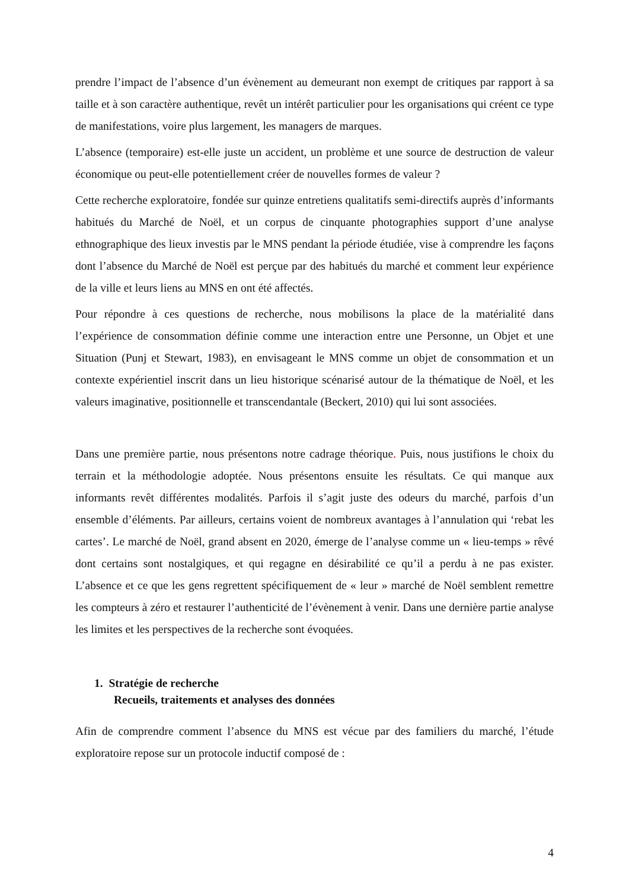prendre l’impact de l’absence d’un évènement au demeurant non exempt de critiques par rapport à sa taille et à son caractère authentique, revêt un intérêt particulier pour les organisations qui créent ce type de manifestations, voire plus largement, les managers de marques.
L’absence (temporaire) est-elle juste un accident, un problème et une source de destruction de valeur économique ou peut-elle potentiellement créer de nouvelles formes de valeur ?
Cette recherche exploratoire, fondée sur quinze entretiens qualitatifs semi-directifs auprès d’informants habitués du Marché de Noël, et un corpus de cinquante photographies support d’une analyse ethnographique des lieux investis par le MNS pendant la période étudiée, vise à comprendre les façons dont l’absence du Marché de Noël est perçue par des habitués du marché et comment leur expérience de la ville et leurs liens au MNS en ont été affectés.
Pour répondre à ces questions de recherche, nous mobilisons la place de la matérialité dans l’expérience de consommation définie comme une interaction entre une Personne, un Objet et une Situation (Punj et Stewart, 1983), en envisageant le MNS comme un objet de consommation et un contexte expérientiel inscrit dans un lieu historique scénarisé autour de la thématique de Noël, et les valeurs imaginative, positionnelle et transcendantale (Beckert, 2010) qui lui sont associées.
Dans une première partie, nous présentons notre cadrage théorique. Puis, nous justifions le choix du terrain et la méthodologie adoptée. Nous présentons ensuite les résultats. Ce qui manque aux informants revêt différentes modalités. Parfois il s’agit juste des odeurs du marché, parfois d’un ensemble d’éléments. Par ailleurs, certains voient de nombreux avantages à l’annulation qui ‘rebat les cartes’. Le marché de Noël, grand absent en 2020, émerge de l’analyse comme un « lieu-temps » rêvé dont certains sont nostalgiques, et qui regagne en désirabilité ce qu’il a perdu à ne pas exister. L’absence et ce que les gens regrettent spécifiquement de « leur » marché de Noël semblent remettre les compteurs à zéro et restaurer l’authenticité de l’évènement à venir. Dans une dernière partie analyse les limites et les perspectives de la recherche sont évoquées.
1. Stratégie de recherche
Recueils, traitements et analyses des données
Afin de comprendre comment l’absence du MNS est vécue par des familiers du marché, l’étude exploratoire repose sur un protocole inductif composé de :
4